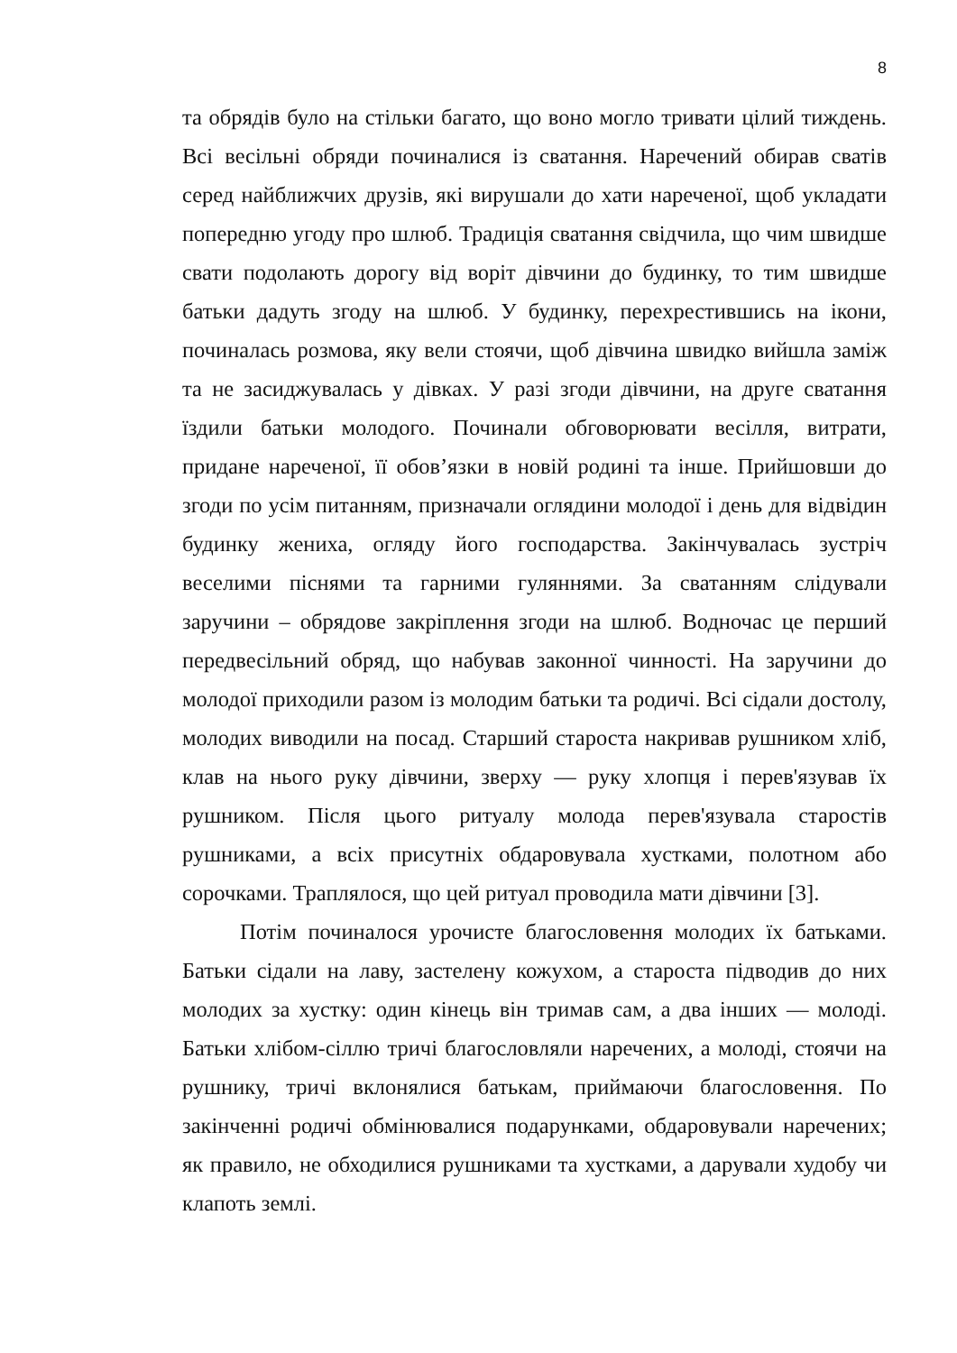8
та обрядів було на стільки багато, що воно могло тривати цілий тиждень. Всі весільні обряди починалися із сватання. Наречений обирав сватів серед найближчих друзів, які вирушали до хати нареченої, щоб укладати попередню угоду про шлюб. Традиція сватання свідчила, що чим швидше свати подолають дорогу від воріт дівчини до будинку, то тим швидше батьки дадуть згоду на шлюб. У будинку, перехрестившись на ікони, починалась розмова, яку вели стоячи, щоб дівчина швидко вийшла заміж та не засиджувалась у дівках. У разі згоди дівчини, на друге сватання їздили батьки молодого. Починали обговорювати весілля, витрати, придане нареченої, її обов’язки в новій родині та інше. Прийшовши до згоди по усім питанням, призначали оглядини молодої і день для відвідин будинку жениха, огляду його господарства. Закінчувалась зустріч веселими піснями та гарними гуляннями. За сватанням слідували заручини – обрядове закріплення згоди на шлюб. Водночас це перший передвесільний обряд, що набував законної чинності. На заручини до молодої приходили разом із молодим батьки та родичі. Всі сідали достолу, молодих виводили на посад. Старший староста накривав рушником хліб, клав на нього руку дівчини, зверху — руку хлопця і перев'язував їх рушником. Після цього ритуалу молода перев'язувала старостів рушниками, а всіх присутніх обдаровувала хустками, полотном або сорочками. Траплялося, що цей ритуал проводила мати дівчини [3].
Потім починалося урочисте благословення молодих їх батьками. Батьки сідали на лаву, застелену кожухом, а староста підводив до них молодих за хустку: один кінець він тримав сам, а два інших — молоді. Батьки хлібом-сіллю тричі благословляли наречених, а молоді, стоячи на рушнику, тричі вклонялися батькам, приймаючи благословення. По закінченні родичі обмінювалися подарунками, обдаровували наречених; як правило, не обходилися рушниками та хустками, а дарували худобу чи клапоть землі.